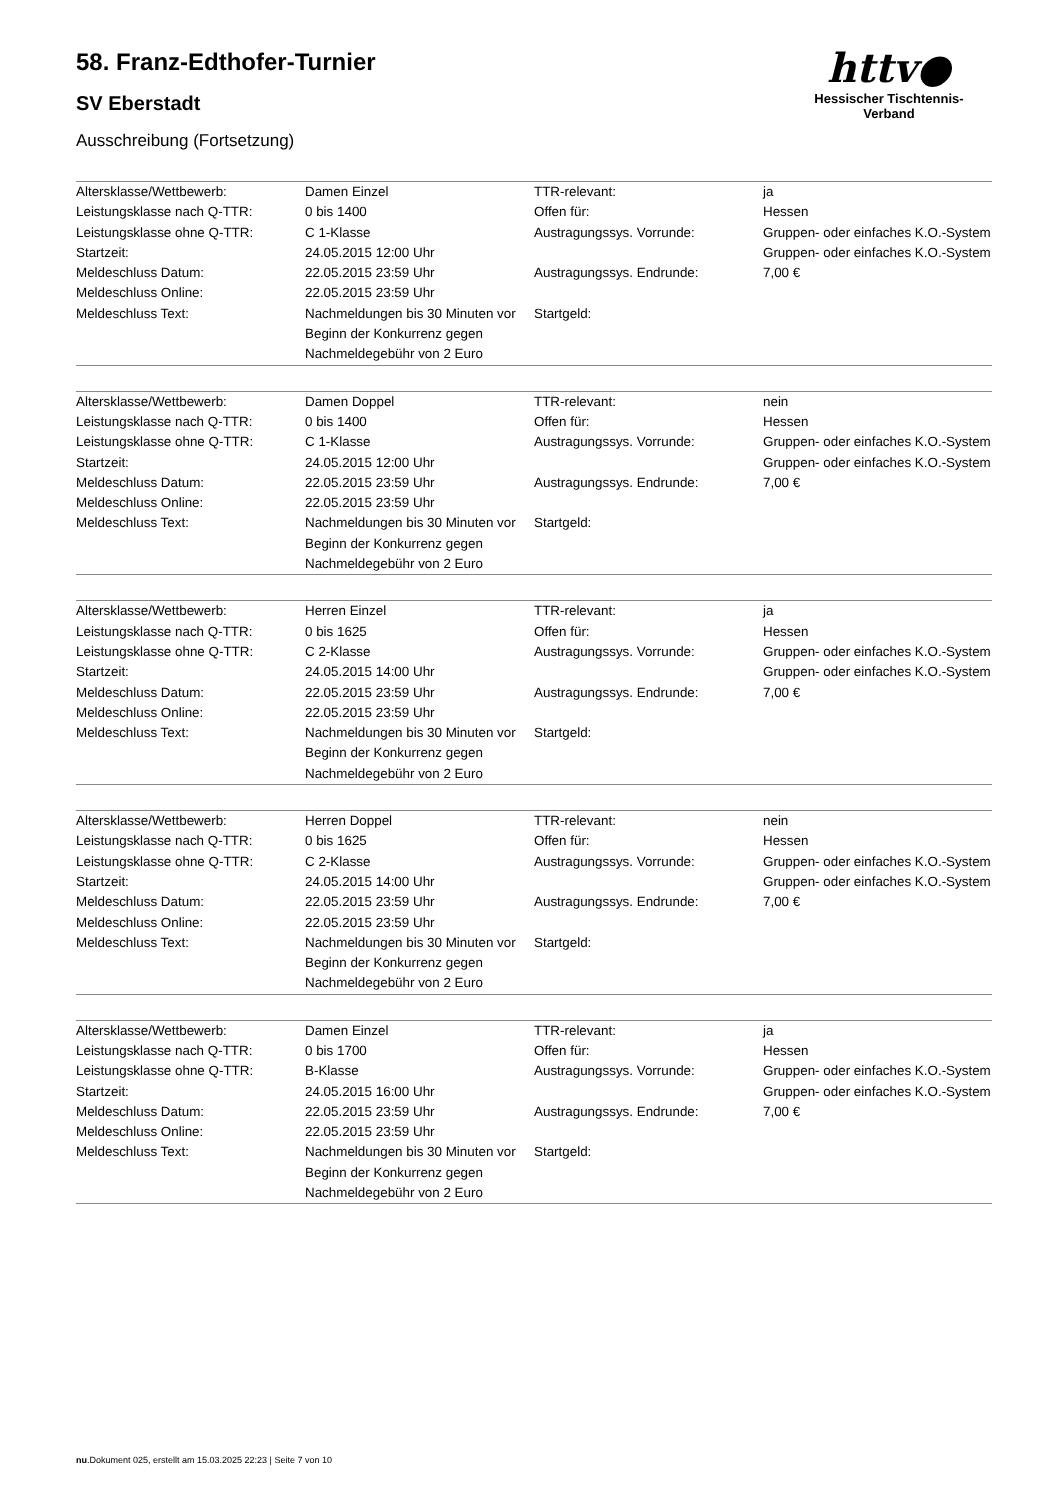httv●
Hessischer Tischtennis-Verband
58. Franz-Edthofer-Turnier
SV Eberstadt
Ausschreibung (Fortsetzung)
| Altersklasse/Wettbewerb: Leistungsklasse nach Q-TTR: Leistungsklasse ohne Q-TTR: Startzeit: Meldeschluss Datum: Meldeschluss Online: Meldeschluss Text: | Damen Einzel 0 bis 1400 C 1-Klasse 24.05.2015 12:00 Uhr 22.05.2015 23:59 Uhr 22.05.2015 23:59 Uhr Nachmeldungen bis 30 Minuten vor Beginn der Konkurrenz gegen Nachmeldegebühr von 2 Euro | TTR-relevant: Offen für: Austragungssys. Vorrunde: Austragungssys. Endrunde: Startgeld: | ja Hessen Gruppen- oder einfaches K.O.-System Gruppen- oder einfaches K.O.-System 7,00 € |
| Altersklasse/Wettbewerb: Leistungsklasse nach Q-TTR: Leistungsklasse ohne Q-TTR: Startzeit: Meldeschluss Datum: Meldeschluss Online: Meldeschluss Text: | Damen Doppel 0 bis 1400 C 1-Klasse 24.05.2015 12:00 Uhr 22.05.2015 23:59 Uhr 22.05.2015 23:59 Uhr Nachmeldungen bis 30 Minuten vor Beginn der Konkurrenz gegen Nachmeldegebühr von 2 Euro | TTR-relevant: Offen für: Austragungssys. Vorrunde: Austragungssys. Endrunde: Startgeld: | nein Hessen Gruppen- oder einfaches K.O.-System Gruppen- oder einfaches K.O.-System 7,00 € |
| Altersklasse/Wettbewerb: Leistungsklasse nach Q-TTR: Leistungsklasse ohne Q-TTR: Startzeit: Meldeschluss Datum: Meldeschluss Online: Meldeschluss Text: | Herren Einzel 0 bis 1625 C 2-Klasse 24.05.2015 14:00 Uhr 22.05.2015 23:59 Uhr 22.05.2015 23:59 Uhr Nachmeldungen bis 30 Minuten vor Beginn der Konkurrenz gegen Nachmeldegebühr von 2 Euro | TTR-relevant: Offen für: Austragungssys. Vorrunde: Austragungssys. Endrunde: Startgeld: | ja Hessen Gruppen- oder einfaches K.O.-System Gruppen- oder einfaches K.O.-System 7,00 € |
| Altersklasse/Wettbewerb: Leistungsklasse nach Q-TTR: Leistungsklasse ohne Q-TTR: Startzeit: Meldeschluss Datum: Meldeschluss Online: Meldeschluss Text: | Herren Doppel 0 bis 1625 C 2-Klasse 24.05.2015 14:00 Uhr 22.05.2015 23:59 Uhr 22.05.2015 23:59 Uhr Nachmeldungen bis 30 Minuten vor Beginn der Konkurrenz gegen Nachmeldegebühr von 2 Euro | TTR-relevant: Offen für: Austragungssys. Vorrunde: Austragungssys. Endrunde: Startgeld: | nein Hessen Gruppen- oder einfaches K.O.-System Gruppen- oder einfaches K.O.-System 7,00 € |
| Altersklasse/Wettbewerb: Leistungsklasse nach Q-TTR: Leistungsklasse ohne Q-TTR: Startzeit: Meldeschluss Datum: Meldeschluss Online: Meldeschluss Text: | Damen Einzel 0 bis 1700 B-Klasse 24.05.2015 16:00 Uhr 22.05.2015 23:59 Uhr 22.05.2015 23:59 Uhr Nachmeldungen bis 30 Minuten vor Beginn der Konkurrenz gegen Nachmeldegebühr von 2 Euro | TTR-relevant: Offen für: Austragungssys. Vorrunde: Austragungssys. Endrunde: Startgeld: | ja Hessen Gruppen- oder einfaches K.O.-System Gruppen- oder einfaches K.O.-System 7,00 € |
nu.Dokument 025, erstellt am 15.03.2025 22:23 | Seite 7 von 10